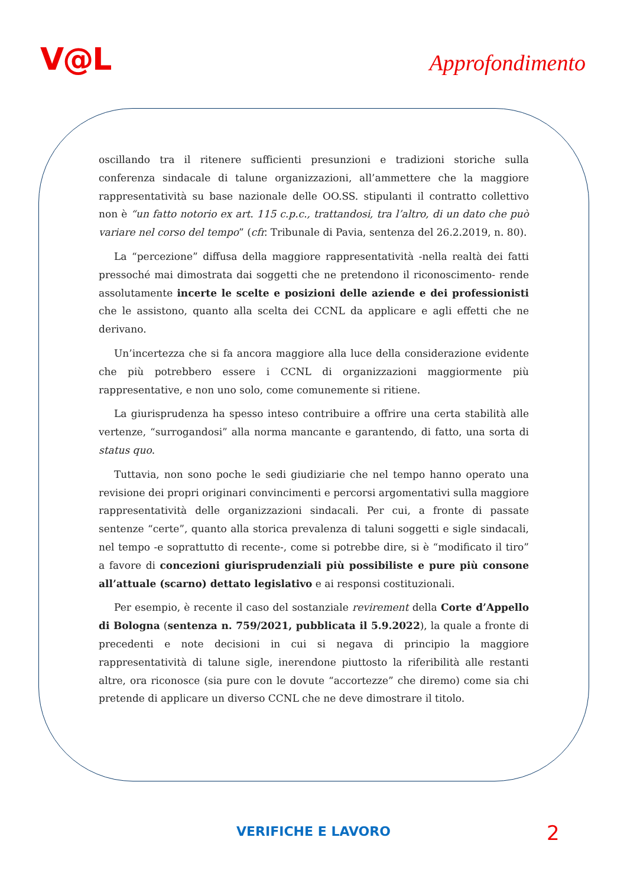V@L
Approfondimento
oscillando tra il ritenere sufficienti presunzioni e tradizioni storiche sulla conferenza sindacale di talune organizzazioni, all’ammettere che la maggiore rappresentatività su base nazionale delle OO.SS. stipulanti il contratto collettivo non è “un fatto notorio ex art. 115 c.p.c., trattandosi, tra l’altro, di un dato che può variare nel corso del tempo” (cfr. Tribunale di Pavia, sentenza del 26.2.2019, n. 80).
La “percezione” diffusa della maggiore rappresentatività -nella realtà dei fatti pressoché mai dimostrata dai soggetti che ne pretendono il riconoscimento- rende assolutamente incerte le scelte e posizioni delle aziende e dei professionisti che le assistono, quanto alla scelta dei CCNL da applicare e agli effetti che ne derivano.
Un’incertezza che si fa ancora maggiore alla luce della considerazione evidente che più potrebbero essere i CCNL di organizzazioni maggiormente più rappresentative, e non uno solo, come comunemente si ritiene.
La giurisprudenza ha spesso inteso contribuire a offrire una certa stabilità alle vertenze, “surrogandosi” alla norma mancante e garantendo, di fatto, una sorta di status quo.
Tuttavia, non sono poche le sedi giudiziarie che nel tempo hanno operato una revisione dei propri originari convincimenti e percorsi argomentativi sulla maggiore rappresentatività delle organizzazioni sindacali. Per cui, a fronte di passate sentenze “certe”, quanto alla storica prevalenza di taluni soggetti e sigle sindacali, nel tempo -e soprattutto di recente-, come si potrebbe dire, si è “modificato il tiro” a favore di concezioni giurisprudenziali più possibiliste e pure più consone all’attuale (scarno) dettato legislativo e ai responsi costituzionali.
Per esempio, è recente il caso del sostanziale revirement della Corte d’Appello di Bologna (sentenza n. 759/2021, pubblicata il 5.9.2022), la quale a fronte di precedenti e note decisioni in cui si negava di principio la maggiore rappresentatività di talune sigle, inerendone piuttosto la riferibilità alle restanti altre, ora riconosce (sia pure con le dovute “accortezze” che diremo) come sia chi pretende di applicare un diverso CCNL che ne deve dimostrare il titolo.
VERIFICHE E LAVORO 2